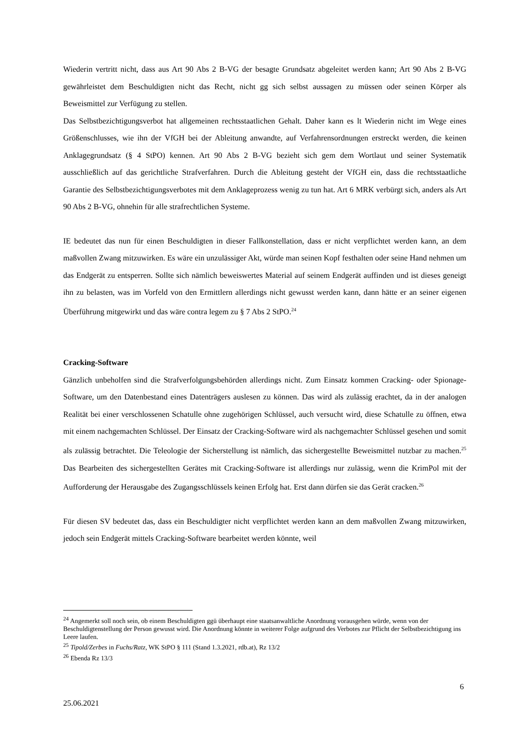Wiederin vertritt nicht, dass aus Art 90 Abs 2 B-VG der besagte Grundsatz abgeleitet werden kann; Art 90 Abs 2 B-VG gewährleistet dem Beschuldigten nicht das Recht, nicht gg sich selbst aussagen zu müssen oder seinen Körper als Beweismittel zur Verfügung zu stellen.
Das Selbstbezichtigungsverbot hat allgemeinen rechtsstaatlichen Gehalt. Daher kann es lt Wiederin nicht im Wege eines Größenschlusses, wie ihn der VfGH bei der Ableitung anwandte, auf Verfahrens­ordnungen erstreckt werden, die keinen Anklagegrundsatz (§ 4 StPO) kennen. Art 90 Abs 2 B-VG be­zieht sich gem dem Wortlaut und seiner Systematik ausschließlich auf das gerichtliche Strafverfahren. Durch die Ableitung gesteht der VfGH ein, dass die rechtsstaatliche Garantie des Selbstbezichtigungs­verbotes mit dem Anklageprozess wenig zu tun hat. Art 6 MRK verbürgt sich, anders als Art 90 Abs 2 B-VG, ohnehin für alle strafrechtlichen Systeme.
IE bedeutet das nun für einen Beschuldigten in dieser Fallkonstellation, dass er nicht verpflichtet wer­den kann, an dem maßvollen Zwang mitzuwirken. Es wäre ein unzulässiger Akt, würde man seinen Kopf festhalten oder seine Hand nehmen um das Endgerät zu entsperren. Sollte sich nämlich beweis­wertes Material auf seinem Endgerät auffinden und ist dieses geneigt ihn zu belasten, was im Vorfeld von den Ermittlern allerdings nicht gewusst werden kann, dann hätte er an seiner eigenen Überführung mitgewirkt und das wäre contra legem zu § 7 Abs 2 StPO.<sup>24</sup>
Cracking-Software
Gänzlich unbeholfen sind die Strafverfolgungsbehörden allerdings nicht. Zum Einsatz kommen Cra­cking- oder Spionage-Software, um den Datenbestand eines Datenträgers auslesen zu können. Das wird als zulässig erachtet, da in der analogen Realität bei einer verschlossenen Schatulle ohne zugehö­rigen Schlüssel, auch versucht wird, diese Schatulle zu öffnen, etwa mit einem nachgemachten Schlüs­sel. Der Einsatz der Cracking-Software wird als nachgemachter Schlüssel gesehen und somit als zuläs­sig betrachtet. Die Teleologie der Sicherstellung ist nämlich, das sichergestellte Beweismittel nutzbar zu machen.<sup>25</sup> Das Bearbeiten des sichergestellten Gerätes mit Cracking-Software ist allerdings nur zu­lässig, wenn die KrimPol mit der Aufforderung der Herausgabe des Zugangsschlüssels keinen Erfolg hat. Erst dann dürfen sie das Gerät cracken.<sup>26</sup>
Für diesen SV bedeutet das, dass ein Beschuldigter nicht verpflichtet werden kann an dem maßvollen Zwang mitzuwirken, jedoch sein Endgerät mittels Cracking-Software bearbeitet werden könnte, weil
<sup>24</sup> Angemerkt soll noch sein, ob einem Beschuldigten ggü überhaupt eine staatsanwaltliche Anordnung vorausge­hen würde, wenn von der Beschuldigtenstellung der Person gewusst wird. Die Anordnung könnte in weiterer Folge aufgrund des Verbotes zur Pflicht der Selbstbezichtigung ins Leere laufen.
<sup>25</sup> Tipold/Zerbes in Fuchs/Ratz, WK StPO § 111 (Stand 1.3.2021, rdb.at), Rz 13/2
<sup>26</sup> Ebenda Rz 13/3
6
25.06.2021